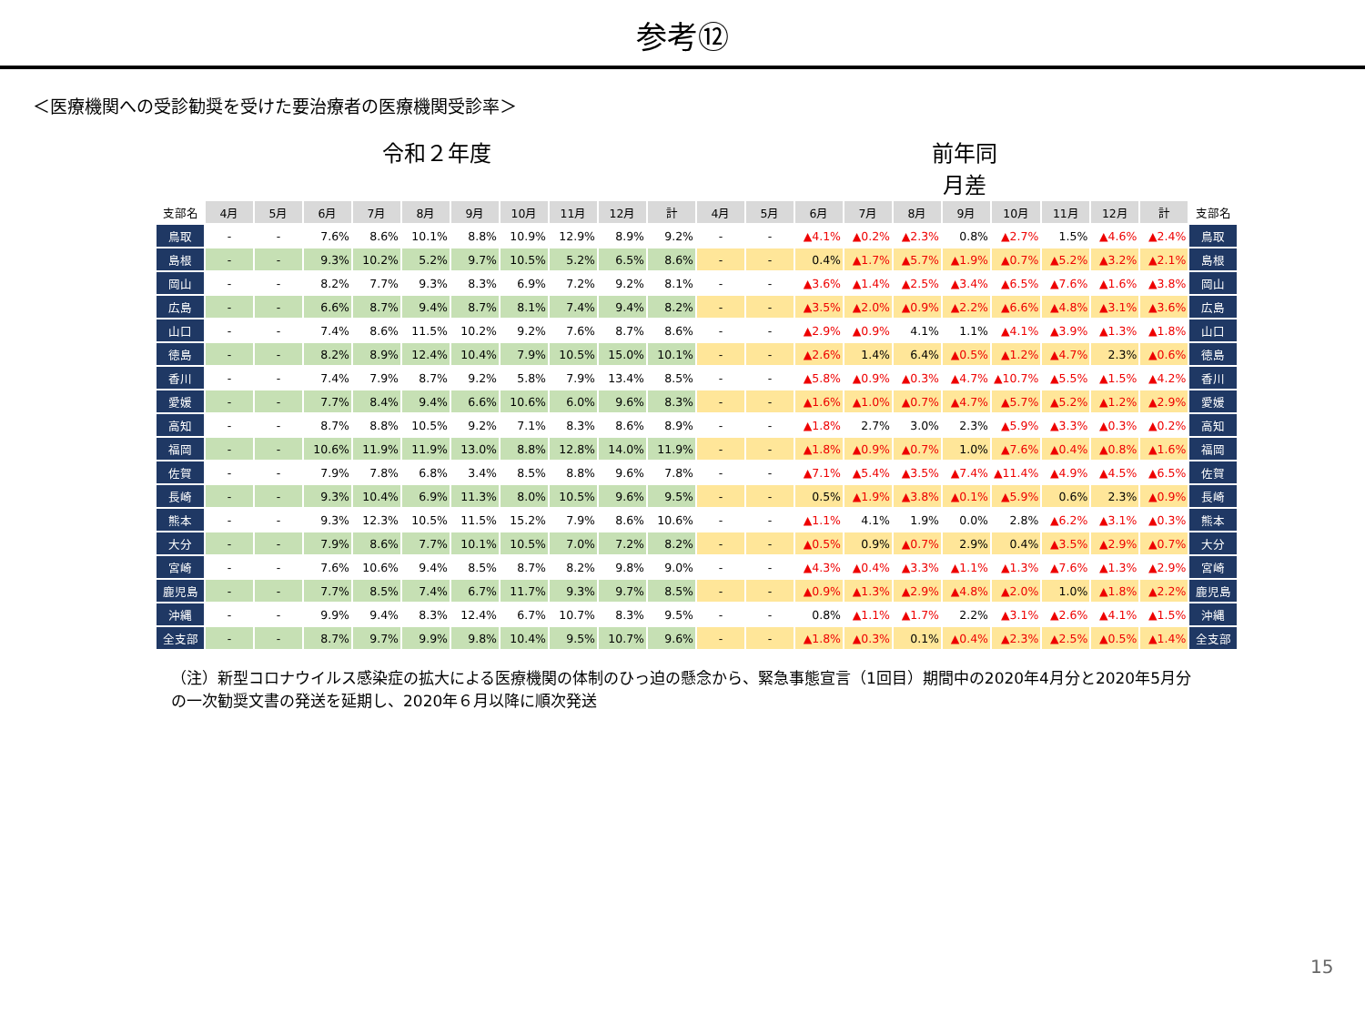参考⑫
＜医療機関への受診勧奨を受けた要治療者の医療機関受診率＞
令和２年度 前年同月差
| 支部名 | 4月 | 5月 | 6月 | 7月 | 8月 | 9月 | 10月 | 11月 | 12月 | 計 | 4月 | 5月 | 6月 | 7月 | 8月 | 9月 | 10月 | 11月 | 12月 | 計 | 支部名 |
| --- | --- | --- | --- | --- | --- | --- | --- | --- | --- | --- | --- | --- | --- | --- | --- | --- | --- | --- | --- | --- | --- |
| 鳥取 | - | - | 7.6% | 8.6% | 10.1% | 8.8% | 10.9% | 12.9% | 8.9% | 9.2% | - | - | ▲4.1% | ▲0.2% | ▲2.3% | 0.8% | ▲2.7% | 1.5% | ▲4.6% | ▲2.4% | 鳥取 |
| 島根 | - | - | 9.3% | 10.2% | 5.2% | 9.7% | 10.5% | 5.2% | 6.5% | 8.6% | - | - | 0.4% | ▲1.7% | ▲5.7% | ▲1.9% | ▲0.7% | ▲5.2% | ▲3.2% | ▲2.1% | 島根 |
| 岡山 | - | - | 8.2% | 7.7% | 9.3% | 8.3% | 6.9% | 7.2% | 9.2% | 8.1% | - | - | ▲3.6% | ▲1.4% | ▲2.5% | ▲3.4% | ▲6.5% | ▲7.6% | ▲1.6% | ▲3.8% | 岡山 |
| 広島 | - | - | 6.6% | 8.7% | 9.4% | 8.7% | 8.1% | 7.4% | 9.4% | 8.2% | - | - | ▲3.5% | ▲2.0% | ▲0.9% | ▲2.2% | ▲6.6% | ▲4.8% | ▲3.1% | ▲3.6% | 広島 |
| 山口 | - | - | 7.4% | 8.6% | 11.5% | 10.2% | 9.2% | 7.6% | 8.7% | 8.6% | - | - | ▲2.9% | ▲0.9% | 4.1% | 1.1% | ▲4.1% | ▲3.9% | ▲1.3% | ▲1.8% | 山口 |
| 徳島 | - | - | 8.2% | 8.9% | 12.4% | 10.4% | 7.9% | 10.5% | 15.0% | 10.1% | - | - | ▲2.6% | 1.4% | 6.4% | ▲0.5% | ▲1.2% | ▲4.7% | 2.3% | ▲0.6% | 徳島 |
| 香川 | - | - | 7.4% | 7.9% | 8.7% | 9.2% | 5.8% | 7.9% | 13.4% | 8.5% | - | - | ▲5.8% | ▲0.9% | ▲0.3% | ▲4.7% | ▲10.7% | ▲5.5% | ▲1.5% | ▲4.2% | 香川 |
| 愛媛 | - | - | 7.7% | 8.4% | 9.4% | 6.6% | 10.6% | 6.0% | 9.6% | 8.3% | - | - | ▲1.6% | ▲1.0% | ▲0.7% | ▲4.7% | ▲5.7% | ▲5.2% | ▲1.2% | ▲2.9% | 愛媛 |
| 高知 | - | - | 8.7% | 8.8% | 10.5% | 9.2% | 7.1% | 8.3% | 8.6% | 8.9% | - | - | ▲1.8% | 2.7% | 3.0% | 2.3% | ▲5.9% | ▲3.3% | ▲0.3% | ▲0.2% | 高知 |
| 福岡 | - | - | 10.6% | 11.9% | 11.9% | 13.0% | 8.8% | 12.8% | 14.0% | 11.9% | - | - | ▲1.8% | ▲0.9% | ▲0.7% | 1.0% | ▲7.6% | ▲0.4% | ▲0.8% | ▲1.6% | 福岡 |
| 佐賀 | - | - | 7.9% | 7.8% | 6.8% | 3.4% | 8.5% | 8.8% | 9.6% | 7.8% | - | - | ▲7.1% | ▲5.4% | ▲3.5% | ▲7.4% | ▲11.4% | ▲4.9% | ▲4.5% | ▲6.5% | 佐賀 |
| 長崎 | - | - | 9.3% | 10.4% | 6.9% | 11.3% | 8.0% | 10.5% | 9.6% | 9.5% | - | - | 0.5% | ▲1.9% | ▲3.8% | ▲0.1% | ▲5.9% | 0.6% | 2.3% | ▲0.9% | 長崎 |
| 熊本 | - | - | 9.3% | 12.3% | 10.5% | 11.5% | 15.2% | 7.9% | 8.6% | 10.6% | - | - | ▲1.1% | 4.1% | 1.9% | 0.0% | 2.8% | ▲6.2% | ▲3.1% | ▲0.3% | 熊本 |
| 大分 | - | - | 7.9% | 8.6% | 7.7% | 10.1% | 10.5% | 7.0% | 7.2% | 8.2% | - | - | ▲0.5% | 0.9% | ▲0.7% | 2.9% | 0.4% | ▲3.5% | ▲2.9% | ▲0.7% | 大分 |
| 宮崎 | - | - | 7.6% | 10.6% | 9.4% | 8.5% | 8.7% | 8.2% | 9.8% | 9.0% | - | - | ▲4.3% | ▲0.4% | ▲3.3% | ▲1.1% | ▲1.3% | ▲7.6% | ▲1.3% | ▲2.9% | 宮崎 |
| 鹿児島 | - | - | 7.7% | 8.5% | 7.4% | 6.7% | 11.7% | 9.3% | 9.7% | 8.5% | - | - | ▲0.9% | ▲1.3% | ▲2.9% | ▲4.8% | ▲2.0% | 1.0% | ▲1.8% | ▲2.2% | 鹿児島 |
| 沖縄 | - | - | 9.9% | 9.4% | 8.3% | 12.4% | 6.7% | 10.7% | 8.3% | 9.5% | - | - | 0.8% | ▲1.1% | ▲1.7% | 2.2% | ▲3.1% | ▲2.6% | ▲4.1% | ▲1.5% | 沖縄 |
| 全支部 | - | - | 8.7% | 9.7% | 9.9% | 9.8% | 10.4% | 9.5% | 10.7% | 9.6% | - | - | ▲1.8% | ▲0.3% | 0.1% | ▲0.4% | ▲2.3% | ▲2.5% | ▲0.5% | ▲1.4% | 全支部 |
（注）新型コロナウイルス感染症の拡大による医療機関の体制のひっ迫の懸念から、緊急事態宣言（1回目）期間中の2020年4月分と2020年5月分の一次勧奨文書の発送を延期し、2020年６月以降に順次発送
15